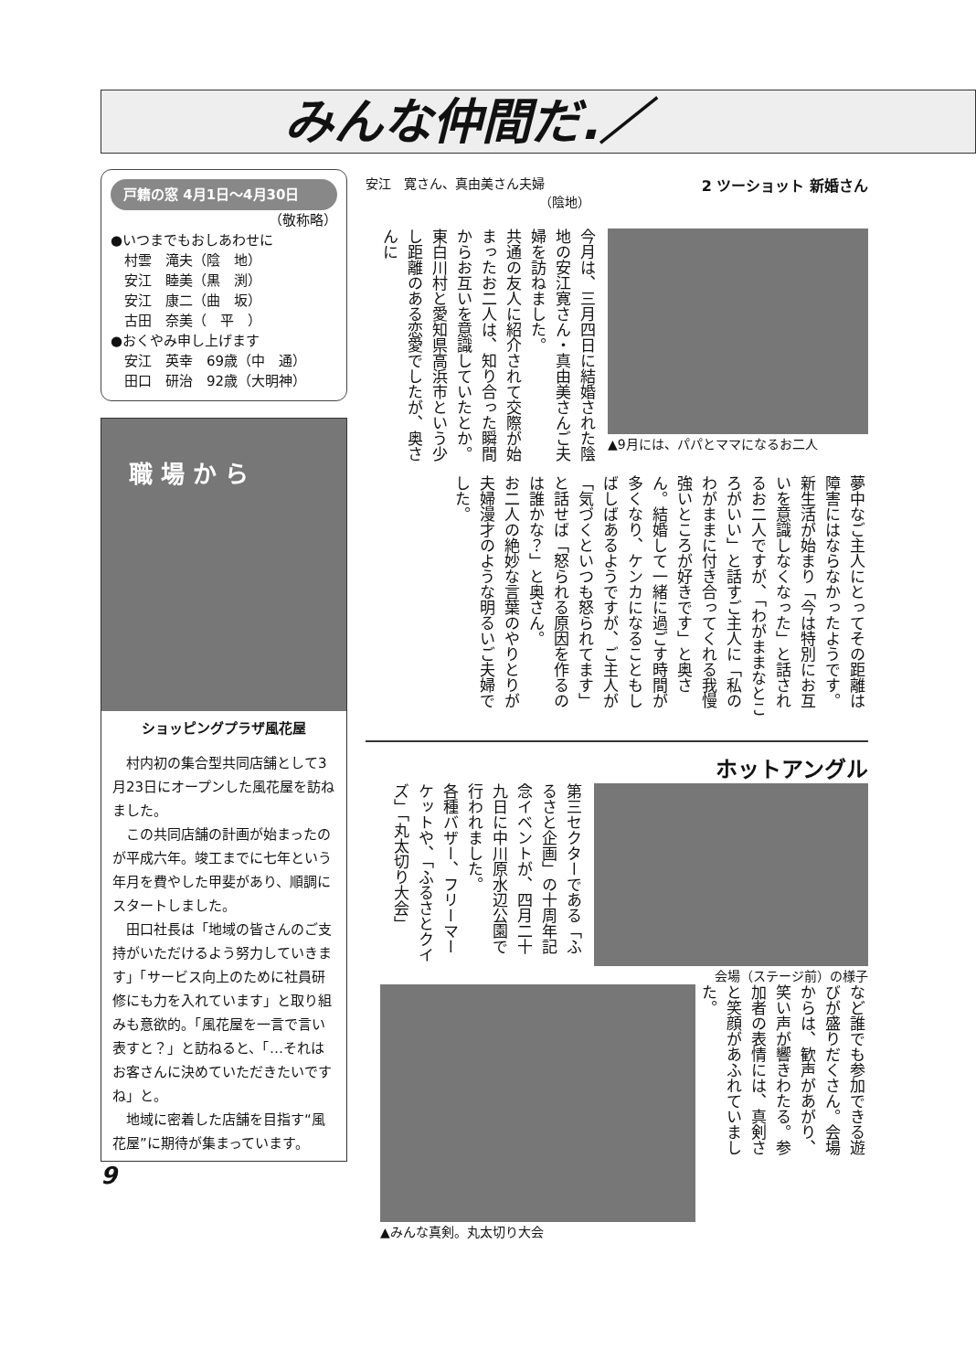みんな仲間だ.／
戸籍の窓 4月1日～4月30日
（敬称略）
●いつまでもおしあわせに
　村雲　滝夫（陰　地）
　安江　睦美（黒　渕）
　安江　康二（曲　坂）
　古田　奈美（　平　）
●おくやみ申し上げます
　安江　英幸　69歳（中　通）
　田口　研治　92歳（大明神）
職 場 か ら
ショッピングプラザ風花屋
　村内初の集合型共同店舗として3月23日にオープンした風花屋を訪ねました。
　この共同店舗の計画が始まったのが平成六年。竣工までに七年という年月を費やした甲斐があり、順調にスタートしました。
　田口社長は「地域の皆さんのご支持がいただけるよう努力していきます」「サービス向上のために社員研修にも力を入れています」と取り組みも意欲的。「風花屋を一言で言い表すと？」と訪ねると、「…それはお客さんに決めていただきたいですね」と。
　地域に密着した店舗を目指す“風花屋”に期待が集まっています。
9
安江　寛さん、真由美さん夫婦
（陰地）
2 ツーショット 新婚さん
▲9月には、パパとママになるお二人
今月は、三月四日に結婚された陰地の安江寛さん・真由美さんご夫婦を訪ねました。
共通の友人に紹介されて交際が始まったお二人は、知り合った瞬間からお互いを意識していたとか。東白川村と愛知県高浜市という少し距離のある恋愛でしたが、奥さんに
夢中なご主人にとってその距離は障害にはならなかったようです。
新生活が始まり「今は特別にお互いを意識しなくなった」と話されるお二人ですが、「わがままなところがいい」と話すご主人に「私のわがままに付き合ってくれる我慢強いところが好きです」と奥さん。結婚して一緒に過ごす時間が多くなり、ケンカになることもしばしばあるようですが、ご主人が「気づくといつも怒られてます」と話せば「怒られる原因を作るのは誰かな？」と奥さん。
お二人の絶妙な言葉のやりとりが夫婦漫才のような明るいご夫婦でした。
ホットアングル
会場（ステージ前）の様子
第三セクターである「ふるさと企画」の十周年記念イベントが、四月二十九日に中川原水辺公園で行われました。
各種バザー、フリーマーケットや、「ふるさとクイズ」「丸太切り大会」
など誰でも参加できる遊びが盛りだくさん。会場からは、歓声があがり、笑い声が響きわたる。参加者の表情には、真剣さと笑顔があふれていました。
▲みんな真剣。丸太切り大会